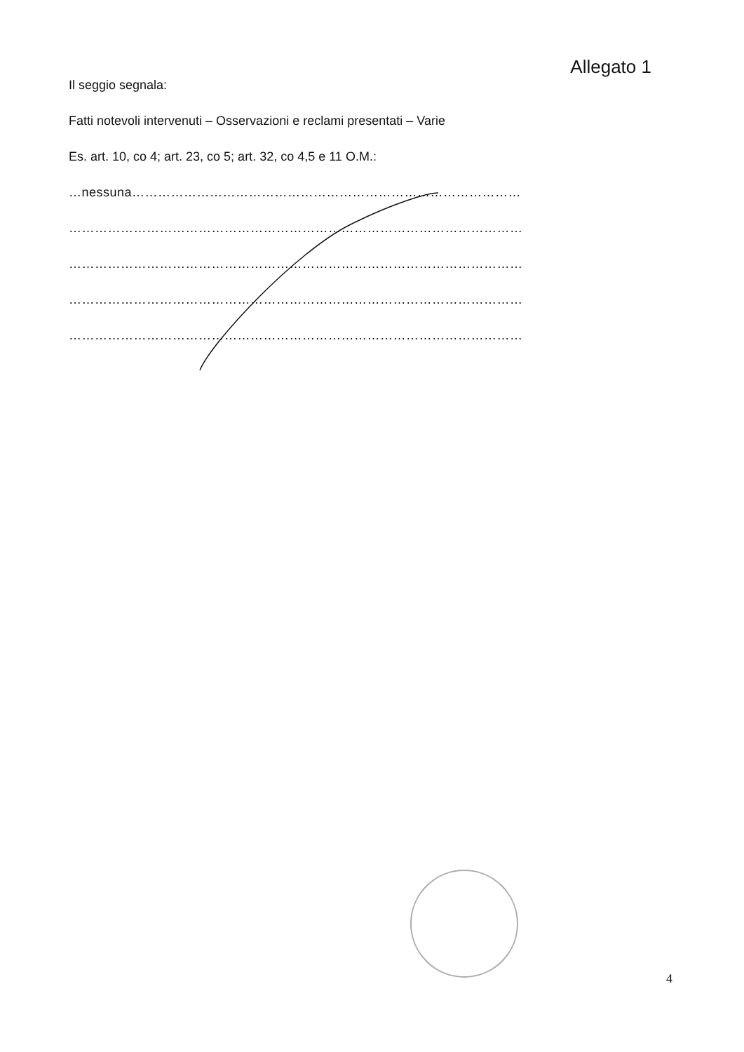Allegato 1
Il seggio segnala:
Fatti notevoli intervenuti – Osservazioni e reclami presentati – Varie
Es. art. 10, co 4; art. 23, co 5; art. 32, co 4,5 e 11 O.M.:
…nessuna………………………………………………………………………………
……………………………………………………………………………………………
……………………………………………………………………………………………
……………………………………………………………………………………………
……………………………………………………………………………………………
4